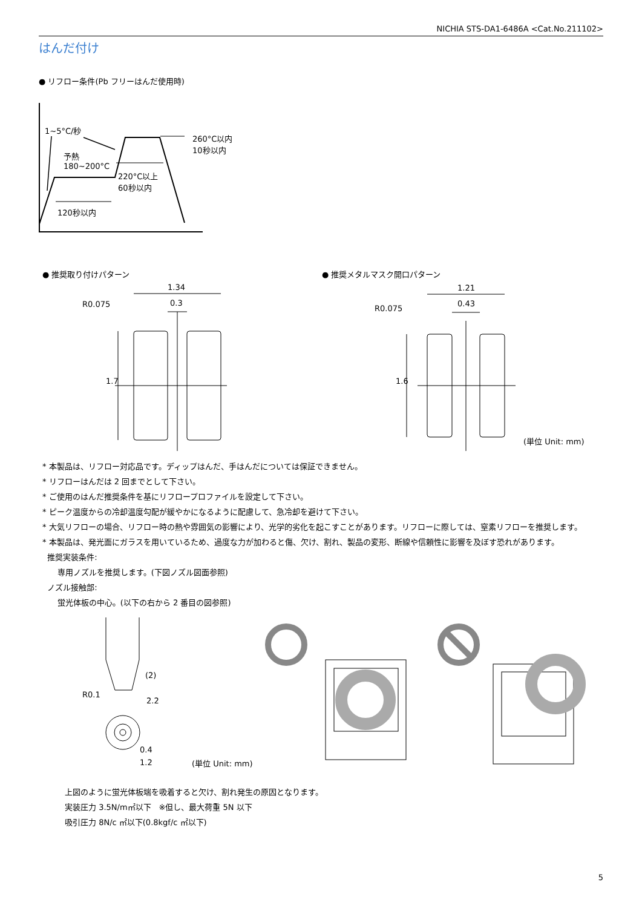NICHIA STS-DA1-6486A <Cat.No.211102>
はんだ付け
● リフロー条件(Pb フリーはんだ使用時)
1~5°C/秒
260°C以内
10秒以内
予熱
180~200°C
220°C以上
60秒以内
120秒以内
● 推奨取り付けパターン ● 推奨メタルマスク開口パターン
1.34
0.3
R0.075
1.7
1.21
0.43
R0.075
1.6
(単位 Unit: mm)
* 本製品は、リフロー対応品です。ディップはんだ、手はんだについては保証できません。
* リフローはんだは 2 回までとして下さい。
* ご使用のはんだ推奨条件を基にリフロープロファイルを設定して下さい。
* ピーク温度からの冷却温度勾配が緩やかになるように配慮して、急冷却を避けて下さい。
* 大気リフローの場合、リフロー時の熱や雰囲気の影響により、光学的劣化を起こすことがあります。リフローに際しては、窒素リフローを推奨します。
* 本製品は、発光面にガラスを用いているため、過度な力が加わると傷、欠け、割れ、製品の変形、断線や信頼性に影響を及ぼす恐れがあります。
推奨実装条件:
専用ノズルを推奨します。(下図ノズル図面参照)
ノズル接触部:
蛍光体板の中心。(以下の右から 2 番目の図参照)
(2)
R0.1
2.2
0.4
1.2 (単位 Unit: mm)
上図のように蛍光体板端を吸着すると欠け、割れ発生の原因となります。
実装圧力 3.5N/m㎡以下　※但し、最大荷重 5N 以下
吸引圧力 8N/c ㎡以下(0.8kgf/c ㎡以下)
5